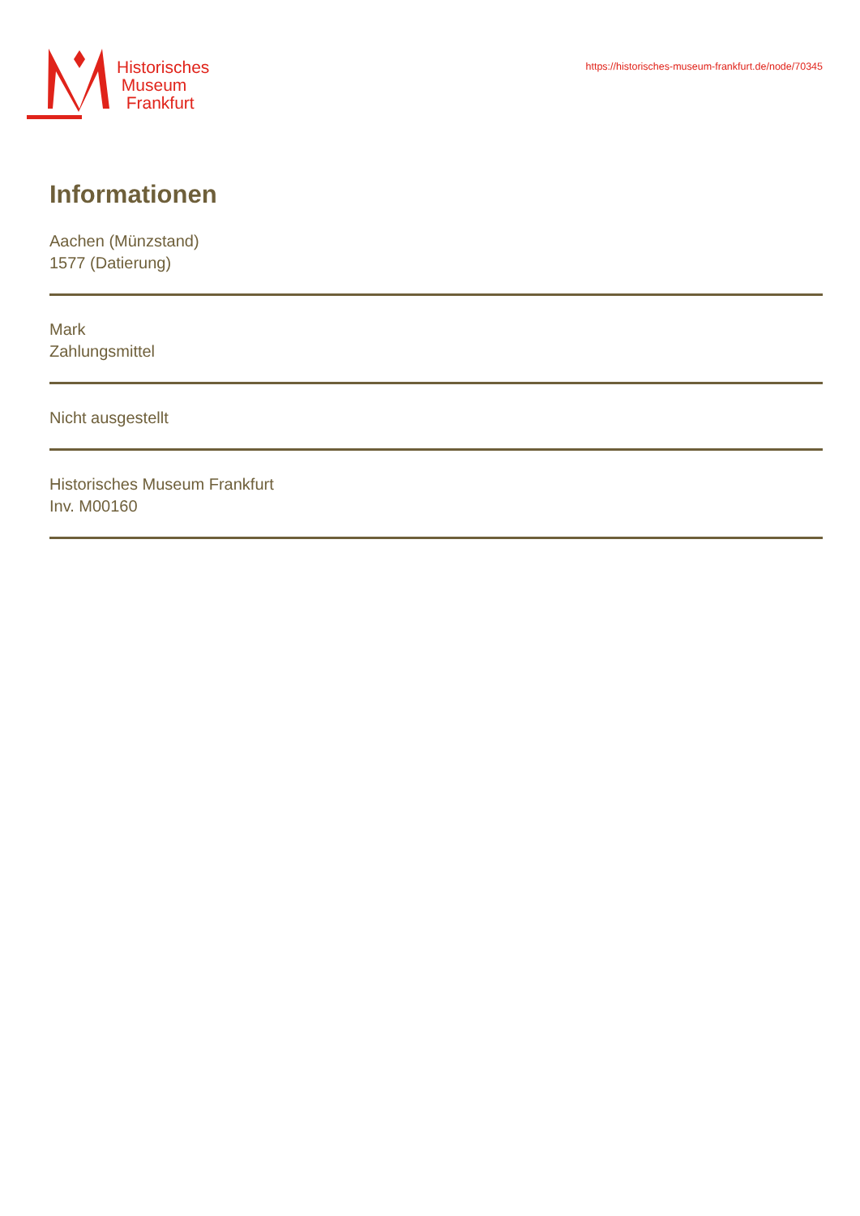Historisches
Museum
Frankfurt
https://historisches-museum-frankfurt.de/node/70345
Informationen
Aachen (Münzstand)
1577 (Datierung)
Mark
Zahlungsmittel
Nicht ausgestellt
Historisches Museum Frankfurt
Inv. M00160